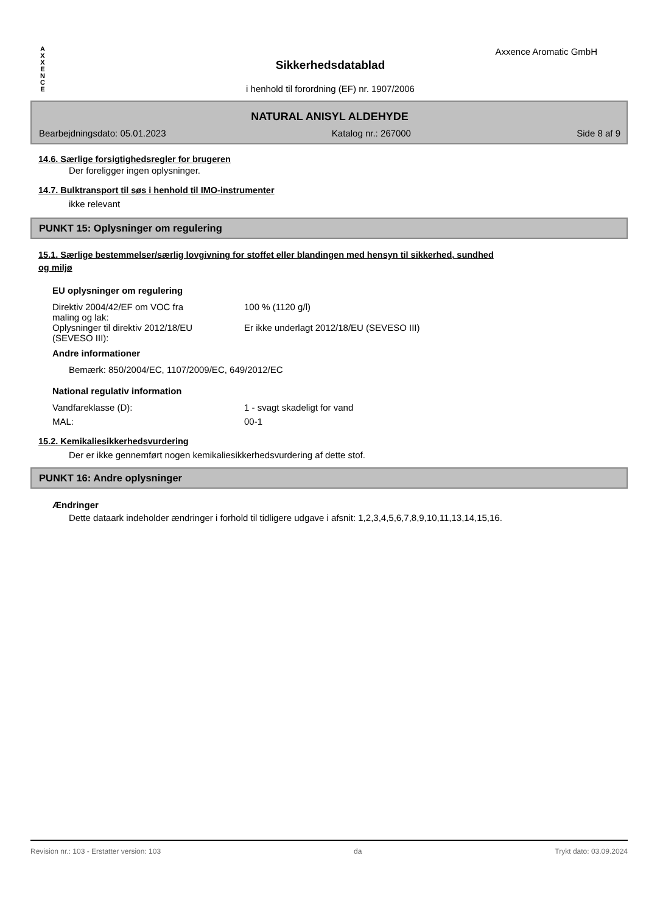A
X
X
E
N
C
E
Axxence Aromatic GmbH
Sikkerhedsdatablad
i henhold til forordning (EF) nr. 1907/2006
NATURAL ANISYL ALDEHYDE
Bearbejdningsdato: 05.01.2023 Katalog nr.: 267000 Side 8 af 9
14.6. Særlige forsigtighedsregler for brugeren
Der foreligger ingen oplysninger.
14.7. Bulktransport til søs i henhold til IMO-instrumenter
ikke relevant
PUNKT 15: Oplysninger om regulering
15.1. Særlige bestemmelser/særlig lovgivning for stoffet eller blandingen med hensyn til sikkerhed, sundhed
og miljø
EU oplysninger om regulering
Direktiv 2004/42/EF om VOC fra
maling og lak:
100 % (1120 g/l)
Oplysninger til direktiv 2012/18/EU
(SEVESO III):
Er ikke underlagt 2012/18/EU (SEVESO III)
Andre informationer
Bemærk: 850/2004/EC, 1107/2009/EC, 649/2012/EC
National regulativ information
Vandfareklasse (D): 1 - svagt skadeligt for vand
MAL: 00-1
15.2. Kemikaliesikkerhedsvurdering
Der er ikke gennemført nogen kemikaliesikkerhedsvurdering af dette stof.
PUNKT 16: Andre oplysninger
Ændringer
Dette dataark indeholder ændringer i forhold til tidligere udgave i afsnit: 1,2,3,4,5,6,7,8,9,10,11,13,14,15,16.
Revision nr.: 103 - Erstatter version: 103 da Trykt dato: 03.09.2024